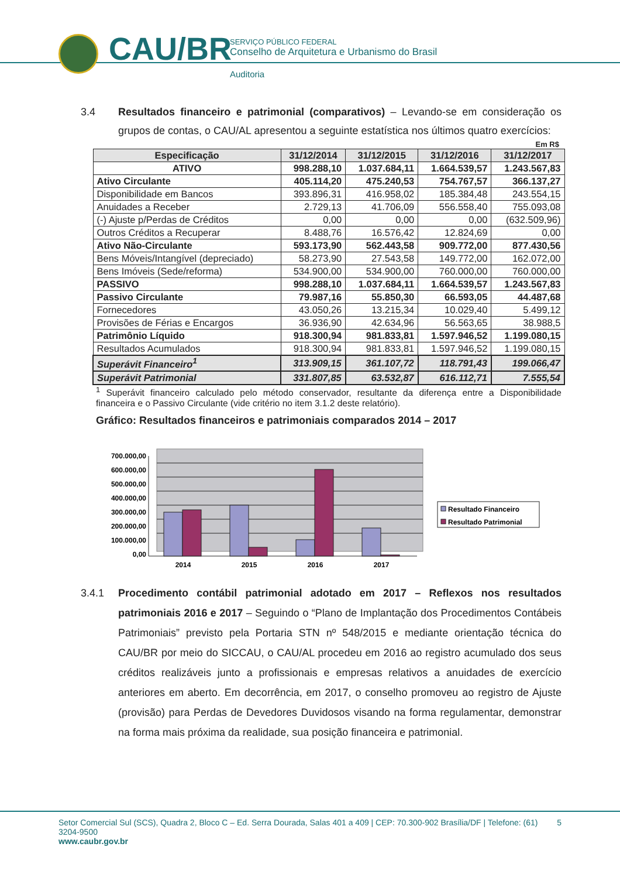CAU/BR
SERVIÇO PÚBLICO FEDERAL
Conselho de Arquitetura e Urbanismo do Brasil
Auditoria
3.4 Resultados financeiro e patrimonial (comparativos) – Levando-se em consideração os grupos de contas, o CAU/AL apresentou a seguinte estatística nos últimos quatro exercícios:
Em R$
| Especificação | 31/12/2014 | 31/12/2015 | 31/12/2016 | 31/12/2017 |
| --- | --- | --- | --- | --- |
| ATIVO | 998.288,10 | 1.037.684,11 | 1.664.539,57 | 1.243.567,83 |
| Ativo Circulante | 405.114,20 | 475.240,53 | 754.767,57 | 366.137,27 |
| Disponibilidade em Bancos | 393.896,31 | 416.958,02 | 185.384,48 | 243.554,15 |
| Anuidades a Receber | 2.729,13 | 41.706,09 | 556.558,40 | 755.093,08 |
| (-) Ajuste p/Perdas de Créditos | 0,00 | 0,00 | 0,00 | (632.509,96) |
| Outros Créditos a Recuperar | 8.488,76 | 16.576,42 | 12.824,69 | 0,00 |
| Ativo Não-Circulante | 593.173,90 | 562.443,58 | 909.772,00 | 877.430,56 |
| Bens Móveis/Intangível (depreciado) | 58.273,90 | 27.543,58 | 149.772,00 | 162.072,00 |
| Bens Imóveis (Sede/reforma) | 534.900,00 | 534.900,00 | 760.000,00 | 760.000,00 |
| PASSIVO | 998.288,10 | 1.037.684,11 | 1.664.539,57 | 1.243.567,83 |
| Passivo Circulante | 79.987,16 | 55.850,30 | 66.593,05 | 44.487,68 |
| Fornecedores | 43.050,26 | 13.215,34 | 10.029,40 | 5.499,12 |
| Provisões de Férias e Encargos | 36.936,90 | 42.634,96 | 56.563,65 | 38.988,5 |
| Patrimônio Líquido | 918.300,94 | 981.833,81 | 1.597.946,52 | 1.199.080,15 |
| Resultados Acumulados | 918.300,94 | 981.833,81 | 1.597.946,52 | 1.199.080,15 |
| Superávit Financeiro<sup>1</sup> | 313.909,15 | 361.107,72 | 118.791,43 | 199.066,47 |
| Superávit Patrimonial | 331.807,85 | 63.532,87 | 616.112,71 | 7.555,54 |
<sup>1</sup> Superávit financeiro calculado pelo método conservador, resultante da diferença entre a Disponibilidade financeira e o Passivo Circulante (vide critério no item 3.1.2 deste relatório).
Gráfico: Resultados financeiros e patrimoniais comparados 2014 – 2017
700.000,00
600.000,00
500.000,00
400.000,00
300.000,00
200.000,00
100.000,00
0,00
2014
2015
2016
2017
Resultado Financeiro
Resultado Patrimonial
3.4.1 Procedimento contábil patrimonial adotado em 2017 – Reflexos nos resultados patrimoniais 2016 e 2017 – Seguindo o “Plano de Implantação dos Procedimentos Contábeis Patrimoniais” previsto pela Portaria STN nº 548/2015 e mediante orientação técnica do CAU/BR por meio do SICCAU, o CAU/AL procedeu em 2016 ao registro acumulado dos seus créditos realizáveis junto a profissionais e empresas relativos a anuidades de exercício anteriores em aberto. Em decorrência, em 2017, o conselho promoveu ao registro de Ajuste (provisão) para Perdas de Devedores Duvidosos visando na forma regulamentar, demonstrar na forma mais próxima da realidade, sua posição financeira e patrimonial.
Setor Comercial Sul (SCS), Quadra 2, Bloco C – Ed. Serra Dourada, Salas 401 a 409 | CEP: 70.300-902 Brasília/DF | Telefone: (61) 3204-9500 5
www.caubr.gov.br